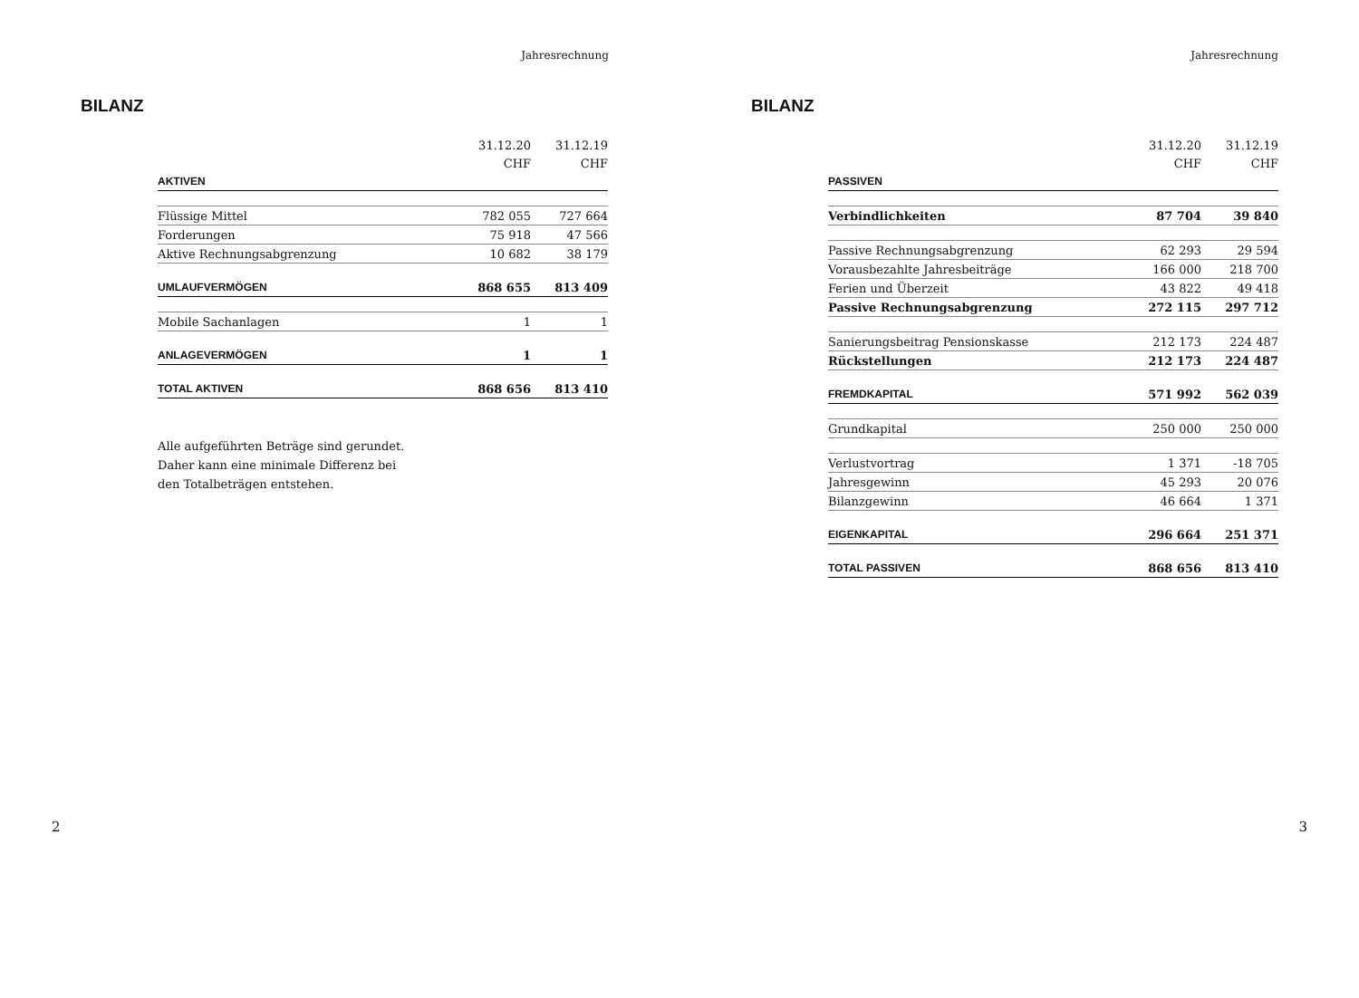Jahresrechnung
BILANZ
| | 31.12.20 | 31.12.19 |
| --- | --- | --- |
| | CHF | CHF |
| AKTIVEN | | |
| Flüssige Mittel | 782 055 | 727 664 |
| Forderungen | 75 918 | 47 566 |
| Aktive Rechnungsabgrenzung | 10 682 | 38 179 |
| UMLAUFVERMÖGEN | 868 655 | 813 409 |
| Mobile Sachanlagen | 1 | 1 |
| ANLAGEVERMÖGEN | 1 | 1 |
| TOTAL AKTIVEN | 868 656 | 813 410 |
Alle aufgeführten Beträge sind gerundet.
Daher kann eine minimale Differenz bei
den Totalbeträgen entstehen.
2
Jahresrechnung
BILANZ
| | 31.12.20 | 31.12.19 |
| --- | --- | --- |
| | CHF | CHF |
| PASSIVEN | | |
| Verbindlichkeiten | 87 704 | 39 840 |
| Passive Rechnungsabgrenzung | 62 293 | 29 594 |
| Vorausbezahlte Jahresbeiträge | 166 000 | 218 700 |
| Ferien und Überzeit | 43 822 | 49 418 |
| Passive Rechnungsabgrenzung | 272 115 | 297 712 |
| Sanierungsbeitrag Pensionskasse | 212 173 | 224 487 |
| Rückstellungen | 212 173 | 224 487 |
| FREMDKAPITAL | 571 992 | 562 039 |
| Grundkapital | 250 000 | 250 000 |
| Verlustvortrag | 1 371 | -18 705 |
| Jahresgewinn | 45 293 | 20 076 |
| Bilanzgewinn | 46 664 | 1 371 |
| EIGENKAPITAL | 296 664 | 251 371 |
| TOTAL PASSIVEN | 868 656 | 813 410 |
3